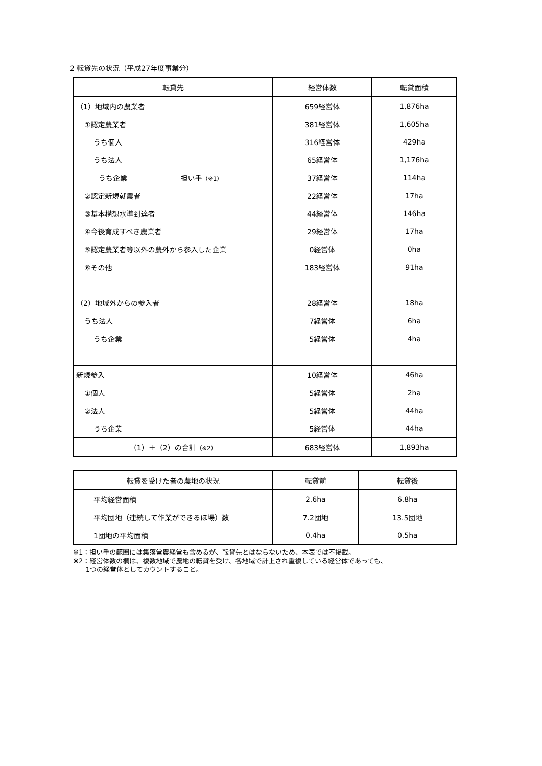2 転貸先の状況（平成27年度事業分）
| 転貸先 | 経営体数 | 転貸面積 |
| --- | --- | --- |
| （1）地域内の農業者 | 659経営体 | 1,876ha |
| ①認定農業者 | 381経営体 | 1,605ha |
| うち個人 | 316経営体 | 429ha |
| うち法人 | 65経営体 | 1,176ha |
| うち企業 担い手 （※1） | 37経営体 | 114ha |
| ②認定新規就農者 | 22経営体 | 17ha |
| ③基本構想水準到達者 | 44経営体 | 146ha |
| ④今後育成すべき農業者 | 29経営体 | 17ha |
| ⑤認定農業者等以外の農外から参入した企業 | 0経営体 | 0ha |
| ⑥その他 | 183経営体 | 91ha |
| （2）地域外からの参入者 | 28経営体 | 18ha |
| うち法人 | 7経営体 | 6ha |
| うち企業 | 5経営体 | 4ha |
| 新規参入 | 10経営体 | 46ha |
| ①個人 | 5経営体 | 2ha |
| ②法人 | 5経営体 | 44ha |
| うち企業 | 5経営体 | 44ha |
| （1）＋（2）の合計 （※2） | 683経営体 | 1,893ha |
| 転貸を受けた者の農地の状況 | 転貸前 | 転貸後 |
| --- | --- | --- |
| 平均経営面積 | 2.6ha | 6.8ha |
| 平均団地（連続して作業ができるほ場）数 | 7.2団地 | 13.5団地 |
| 1団地の平均面積 | 0.4ha | 0.5ha |
※1：担い手の範囲には集落営農経営も含めるが、転貸先とはならないため、本表では不掲載。
※2：経営体数の欄は、複数地域で農地の転貸を受け、各地域で計上され重複している経営体であっても、
1つの経営体としてカウントすること。